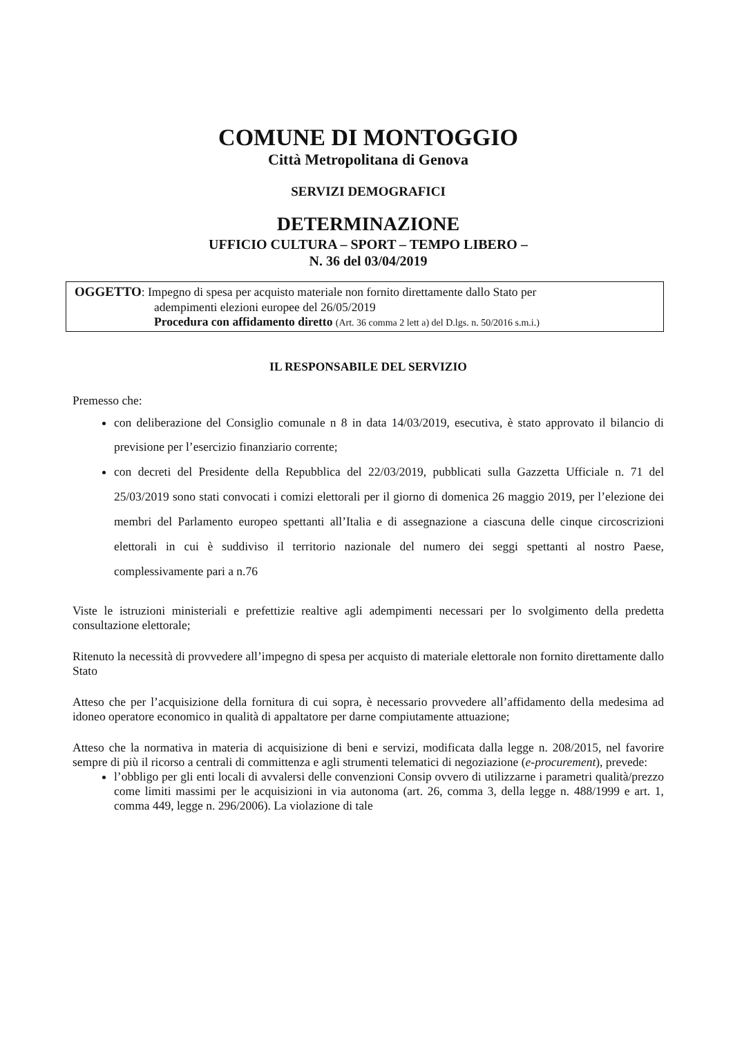COMUNE DI MONTOGGIO
Città Metropolitana di Genova
SERVIZI DEMOGRAFICI
DETERMINAZIONE
UFFICIO CULTURA – SPORT – TEMPO LIBERO –
N. 36 del 03/04/2019
OGGETTO: Impegno di spesa per acquisto materiale non fornito direttamente dallo Stato per
adempimenti elezioni europee del 26/05/2019
Procedura con affidamento diretto (Art. 36 comma 2 lett a) del D.lgs. n. 50/2016 s.m.i.)
IL RESPONSABILE DEL SERVIZIO
Premesso che:
con deliberazione del Consiglio comunale n 8 in data 14/03/2019, esecutiva, è stato approvato il bilancio di previsione per l’esercizio finanziario corrente;
con decreti del Presidente della Repubblica del 22/03/2019, pubblicati sulla Gazzetta Ufficiale n. 71 del 25/03/2019 sono stati convocati i comizi elettorali per il giorno di domenica 26 maggio 2019, per l’elezione dei membri del Parlamento europeo spettanti all’Italia e di assegnazione a ciascuna delle cinque circoscrizioni elettorali in cui è suddiviso il territorio nazionale del numero dei seggi spettanti al nostro Paese, complessivamente pari a n.76
Viste le istruzioni ministeriali e prefettizie realtive agli adempimenti necessari per lo svolgimento della predetta consultazione elettorale;
Ritenuto la necessità di provvedere all’impegno di spesa per acquisto di materiale elettorale non fornito direttamente dallo Stato
Atteso che per l’acquisizione della fornitura di cui sopra, è necessario provvedere all’affidamento della medesima ad idoneo operatore economico in qualità di appaltatore per darne compiutamente attuazione;
Atteso che la normativa in materia di acquisizione di beni e servizi, modificata dalla legge n. 208/2015, nel favorire sempre di più il ricorso a centrali di committenza e agli strumenti telematici di negoziazione (e-procurement), prevede:
l’obbligo per gli enti locali di avvalersi delle convenzioni Consip ovvero di utilizzarne i parametri qualità/prezzo come limiti massimi per le acquisizioni in via autonoma (art. 26, comma 3, della legge n. 488/1999 e art. 1, comma 449, legge n. 296/2006). La violazione di tale